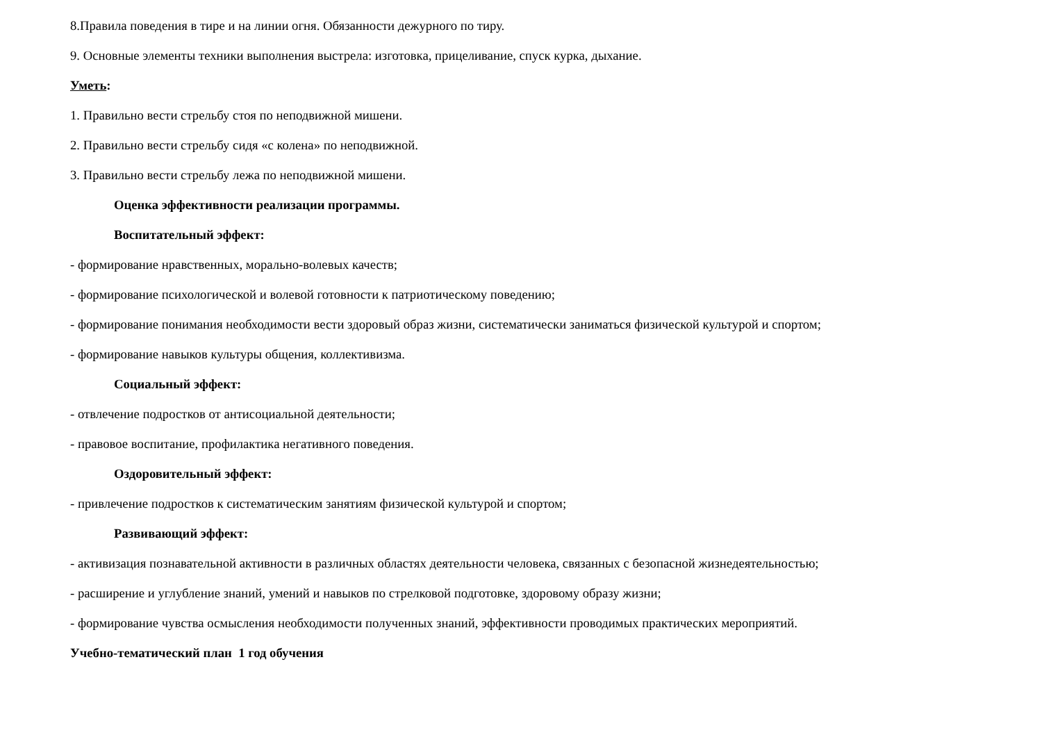8.Правила поведения в тире и на линии огня. Обязанности дежурного по тиру.
9. Основные элементы техники выполнения выстрела: изготовка, прицеливание, спуск курка, дыхание.
Уметь:
1. Правильно вести стрельбу стоя по неподвижной мишени.
2. Правильно вести стрельбу сидя «с колена» по неподвижной.
3. Правильно вести стрельбу лежа по неподвижной мишени.
Оценка эффективности реализации программы.
Воспитательный эффект:
- формирование нравственных, морально-волевых качеств;
- формирование психологической и волевой готовности к патриотическому поведению;
- формирование понимания необходимости вести здоровый образ жизни, систематически заниматься физической культурой и спортом;
- формирование навыков культуры общения, коллективизма.
Социальный эффект:
- отвлечение подростков от антисоциальной деятельности;
- правовое воспитание, профилактика негативного поведения.
Оздоровительный эффект:
- привлечение подростков к систематическим занятиям физической культурой и спортом;
Развивающий эффект:
- активизация познавательной активности в различных областях деятельности человека, связанных с безопасной жизнедеятельностью;
- расширение и углубление знаний, умений и навыков по стрелковой подготовке, здоровому образу жизни;
- формирование чувства осмысления необходимости полученных знаний, эффективности проводимых практических мероприятий.
Учебно-тематический план 1 год обучения